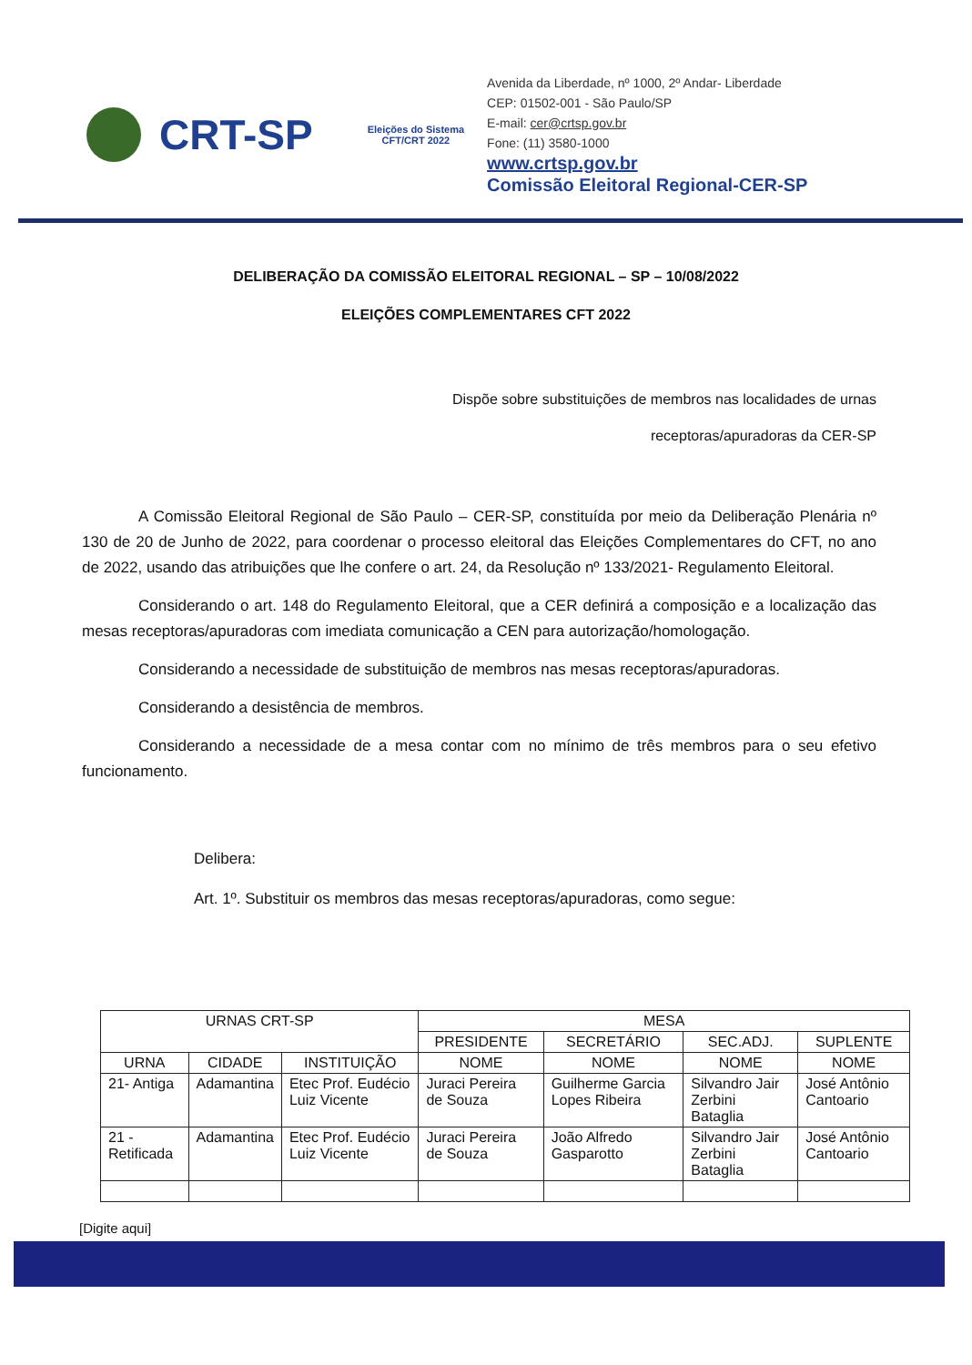CRT-SP
Eleições do Sistema
CFT/CRT 2022
Avenida da Liberdade, nº 1000, 2º Andar- Liberdade
CEP: 01502-001 - São Paulo/SP
E-mail: cer@crtsp.gov.br
Fone: (11) 3580-1000
www.crtsp.gov.br
Comissão Eleitoral Regional-CER-SP
DELIBERAÇÃO DA COMISSÃO ELEITORAL REGIONAL – SP – 10/08/2022
ELEIÇÕES COMPLEMENTARES CFT 2022
Dispõe sobre substituições de membros nas localidades de urnas
receptoras/apuradoras da CER-SP
A Comissão Eleitoral Regional de São Paulo – CER-SP, constituída por meio da Deliberação Plenária nº 130 de 20 de Junho de 2022, para coordenar o processo eleitoral das Eleições Complementares do CFT, no ano de 2022, usando das atribuições que lhe confere o art. 24, da Resolução nº 133/2021- Regulamento Eleitoral.
Considerando o art. 148 do Regulamento Eleitoral, que a CER definirá a composição e a localização das mesas receptoras/apuradoras com imediata comunicação a CEN para autorização/homologação.
Considerando a necessidade de substituição de membros nas mesas receptoras/apuradoras.
Considerando a desistência de membros.
Considerando a necessidade de a mesa contar com no mínimo de três membros para o seu efetivo funcionamento.
Delibera:
Art. 1º. Substituir os membros das mesas receptoras/apuradoras, como segue:
| URNAS CRT-SP | | | MESA | | | |
| --- | --- | --- | --- | --- | --- | --- |
| | | | PRESIDENTE | SECRETÁRIO | SEC.ADJ. | SUPLENTE |
| URNA | CIDADE | INSTITUIÇÃO | NOME | NOME | NOME | NOME |
| 21- Antiga | Adamantina | Etec Prof. Eudécio Luiz Vicente | Juraci Pereira de Souza | Guilherme Garcia Lopes Ribeira | Silvandro Jair Zerbini Bataglia | José Antônio Cantoario |
| 21 - Retificada | Adamantina | Etec Prof. Eudécio Luiz Vicente | Juraci Pereira de Souza | João Alfredo Gasparotto | Silvandro Jair Zerbini Bataglia | José Antônio Cantoario |
[Digite aqui]